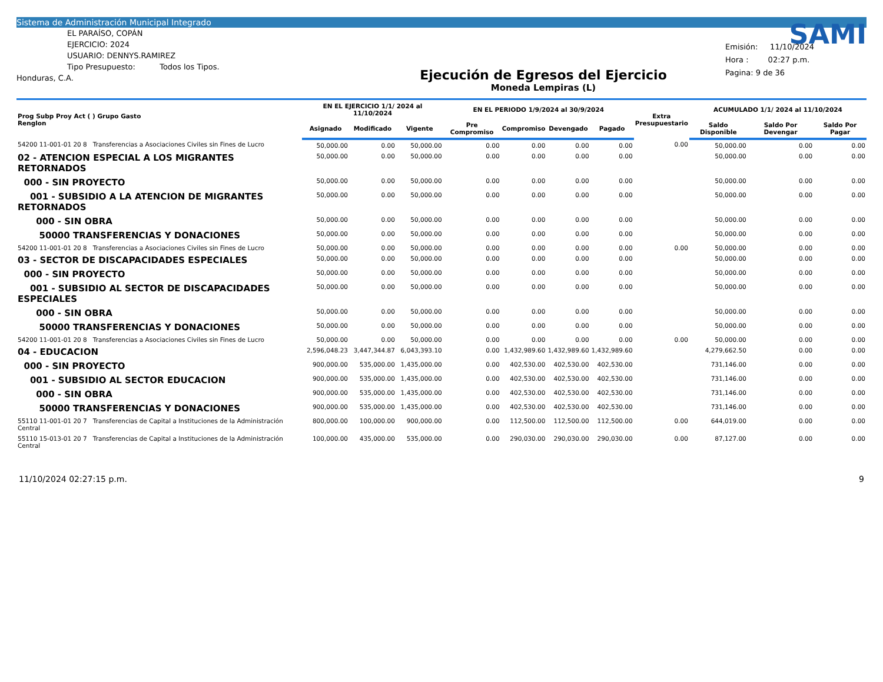Sistema de Administración Municipal Integrado
EL PARAÍSO, COPÁN
EJERCICIO: 2024
USUARIO: DENNYS.RAMIREZ
Tipo Presupuesto: Todos los Tipos.
Honduras, C.A.
Ejecución de Egresos del Ejercicio
Moneda Lempiras (L)
SAMI
Emisión: 11/10/2024
Hora : 02:27 p.m.
Pagina: 9 de 36
| Prog Subp Proy Act ( ) Grupo Gasto Renglon | EN EL EJERCICIO 1/1/ 2024 al 11/10/2024 | | | EN EL PERIODO 1/9/2024 al 30/9/2024 | | | | Extra Presupuestario | ACUMULADO 1/1/ 2024 al 11/10/2024 | | |
| --- | --- | --- | --- | --- | --- | --- | --- | --- | --- | --- | --- |
| | Asignado | Modificado | Vigente | Pre Compromiso | Compromiso | Devengado | Pagado | | Saldo Disponible | Saldo Por Devengar | Saldo Por Pagar |
| 54200 11-001-01 20 8 Transferencias a Asociaciones Civiles sin Fines de Lucro | 50,000.00 | 0.00 | 50,000.00 | 0.00 | 0.00 | 0.00 | 0.00 | 0.00 | 50,000.00 | 0.00 | 0.00 |
| 02 - ATENCION ESPECIAL A LOS MIGRANTES RETORNADOS | 50,000.00 | 0.00 | 50,000.00 | 0.00 | 0.00 | 0.00 | 0.00 | | 50,000.00 | 0.00 | 0.00 |
| 000 - SIN PROYECTO | 50,000.00 | 0.00 | 50,000.00 | 0.00 | 0.00 | 0.00 | 0.00 | | 50,000.00 | 0.00 | 0.00 |
| 001 - SUBSIDIO A LA ATENCION DE MIGRANTES RETORNADOS | 50,000.00 | 0.00 | 50,000.00 | 0.00 | 0.00 | 0.00 | 0.00 | | 50,000.00 | 0.00 | 0.00 |
| 000 - SIN OBRA | 50,000.00 | 0.00 | 50,000.00 | 0.00 | 0.00 | 0.00 | 0.00 | | 50,000.00 | 0.00 | 0.00 |
| 50000 TRANSFERENCIAS Y DONACIONES | 50,000.00 | 0.00 | 50,000.00 | 0.00 | 0.00 | 0.00 | 0.00 | | 50,000.00 | 0.00 | 0.00 |
| 54200 11-001-01 20 8 Transferencias a Asociaciones Civiles sin Fines de Lucro | 50,000.00 | 0.00 | 50,000.00 | 0.00 | 0.00 | 0.00 | 0.00 | 0.00 | 50,000.00 | 0.00 | 0.00 |
| 03 - SECTOR DE DISCAPACIDADES ESPECIALES | 50,000.00 | 0.00 | 50,000.00 | 0.00 | 0.00 | 0.00 | 0.00 | | 50,000.00 | 0.00 | 0.00 |
| 000 - SIN PROYECTO | 50,000.00 | 0.00 | 50,000.00 | 0.00 | 0.00 | 0.00 | 0.00 | | 50,000.00 | 0.00 | 0.00 |
| 001 - SUBSIDIO AL SECTOR DE DISCAPACIDADES ESPECIALES | 50,000.00 | 0.00 | 50,000.00 | 0.00 | 0.00 | 0.00 | 0.00 | | 50,000.00 | 0.00 | 0.00 |
| 000 - SIN OBRA | 50,000.00 | 0.00 | 50,000.00 | 0.00 | 0.00 | 0.00 | 0.00 | | 50,000.00 | 0.00 | 0.00 |
| 50000 TRANSFERENCIAS Y DONACIONES | 50,000.00 | 0.00 | 50,000.00 | 0.00 | 0.00 | 0.00 | 0.00 | | 50,000.00 | 0.00 | 0.00 |
| 54200 11-001-01 20 8 Transferencias a Asociaciones Civiles sin Fines de Lucro | 50,000.00 | 0.00 | 50,000.00 | 0.00 | 0.00 | 0.00 | 0.00 | 0.00 | 50,000.00 | 0.00 | 0.00 |
| 04 - EDUCACION | 2,596,048.23 | 3,447,344.87 | 6,043,393.10 | 0.00 | 1,432,989.60 | 1,432,989.60 | 1,432,989.60 | | 4,279,662.50 | 0.00 | 0.00 |
| 000 - SIN PROYECTO | 900,000.00 | 535,000.00 | 1,435,000.00 | 0.00 | 402,530.00 | 402,530.00 | 402,530.00 | | 731,146.00 | 0.00 | 0.00 |
| 001 - SUBSIDIO AL SECTOR EDUCACION | 900,000.00 | 535,000.00 | 1,435,000.00 | 0.00 | 402,530.00 | 402,530.00 | 402,530.00 | | 731,146.00 | 0.00 | 0.00 |
| 000 - SIN OBRA | 900,000.00 | 535,000.00 | 1,435,000.00 | 0.00 | 402,530.00 | 402,530.00 | 402,530.00 | | 731,146.00 | 0.00 | 0.00 |
| 50000 TRANSFERENCIAS Y DONACIONES | 900,000.00 | 535,000.00 | 1,435,000.00 | 0.00 | 402,530.00 | 402,530.00 | 402,530.00 | | 731,146.00 | 0.00 | 0.00 |
| 55110 11-001-01 20 7 Transferencias de Capital a Instituciones de la Administración Central | 800,000.00 | 100,000.00 | 900,000.00 | 0.00 | 112,500.00 | 112,500.00 | 112,500.00 | 0.00 | 644,019.00 | 0.00 | 0.00 |
| 55110 15-013-01 20 7 Transferencias de Capital a Instituciones de la Administración Central | 100,000.00 | 435,000.00 | 535,000.00 | 0.00 | 290,030.00 | 290,030.00 | 290,030.00 | 0.00 | 87,127.00 | 0.00 | 0.00 |
11/10/2024 02:27:15 p.m. 9